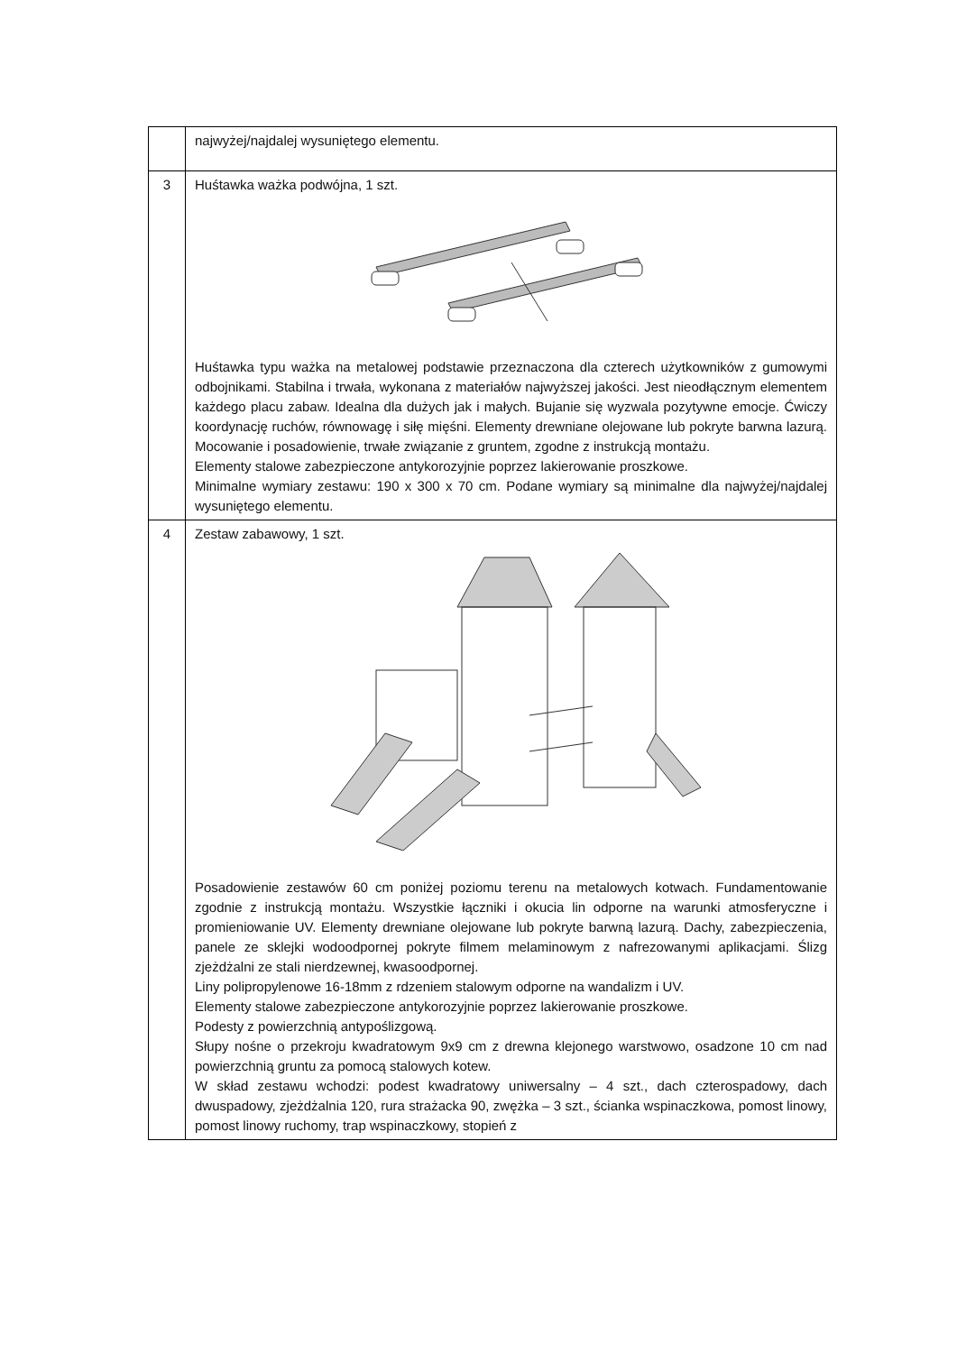| | najwyżej/najdalej wysuniętego elementu. |
| 3 | Huśtawka ważka podwójna, 1 szt. Huśtawka typu ważka na metalowej podstawie przeznaczona dla czterech użytkowników z gumowymi odbojnikami. Stabilna i trwała, wykonana z materiałów najwyższej jakości. Jest nieodłącznym elementem każdego placu zabaw. Idealna dla dużych jak i małych. Bujanie się wyzwala pozytywne emocje. Ćwiczy koordynację ruchów, równowagę i siłę mięśni. Elementy drewniane olejowane lub pokryte barwna lazurą. Mocowanie i posadowienie, trwałe związanie z gruntem, zgodne z instrukcją montażu. Elementy stalowe zabezpieczone antykorozyjnie poprzez lakierowanie proszkowe. Minimalne wymiary zestawu: 190 x 300 x 70 cm. Podane wymiary są minimalne dla najwyżej/najdalej wysuniętego elementu. |
| 4 | Zestaw zabawowy, 1 szt. Posadowienie zestawów 60 cm poniżej poziomu terenu na metalowych kotwach. Fundamentowanie zgodnie z instrukcją montażu. Wszystkie łączniki i okucia lin odporne na warunki atmosferyczne i promieniowanie UV. Elementy drewniane olejowane lub pokryte barwną lazurą. Dachy, zabezpieczenia, panele ze sklejki wodoodpornej pokryte filmem melaminowym z nafrezowanymi aplikacjami. Ślizg zjeżdżalni ze stali nierdzewnej, kwasoodpornej. Liny polipropylenowe 16-18mm z rdzeniem stalowym odporne na wandalizm i UV. Elementy stalowe zabezpieczone antykorozyjnie poprzez lakierowanie proszkowe. Podesty z powierzchnią antypoślizgową. Słupy nośne o przekroju kwadratowym 9x9 cm z drewna klejonego warstwowo, osadzone 10 cm nad powierzchnią gruntu za pomocą stalowych kotew. W skład zestawu wchodzi: podest kwadratowy uniwersalny – 4 szt., dach czterospadowy, dach dwuspadowy, zjeżdżalnia 120, rura strażacka 90, zwężka – 3 szt., ścianka wspinaczkowa, pomost linowy, pomost linowy ruchomy, trap wspinaczkowy, stopień z |